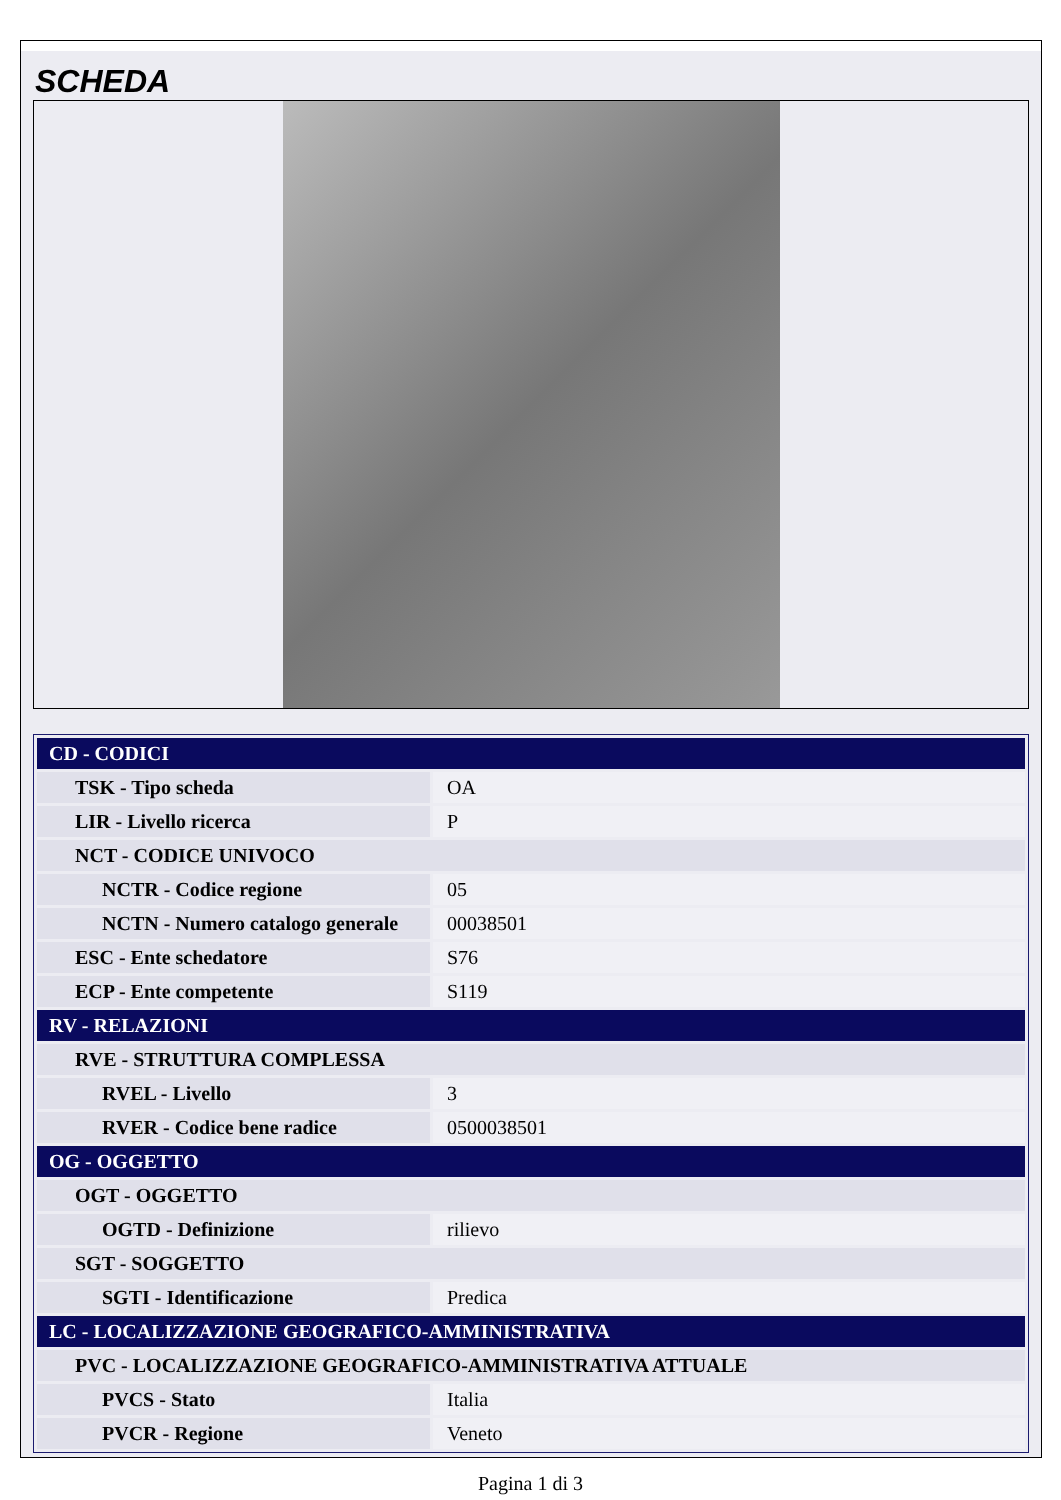SCHEDA
| CD - CODICI | |
| TSK - Tipo scheda | OA |
| LIR - Livello ricerca | P |
| NCT - CODICE UNIVOCO | |
| NCTR - Codice regione | 05 |
| NCTN - Numero catalogo generale | 00038501 |
| ESC - Ente schedatore | S76 |
| ECP - Ente competente | S119 |
| RV - RELAZIONI | |
| RVE - STRUTTURA COMPLESSA | |
| RVEL - Livello | 3 |
| RVER - Codice bene radice | 0500038501 |
| OG - OGGETTO | |
| OGT - OGGETTO | |
| OGTD - Definizione | rilievo |
| SGT - SOGGETTO | |
| SGTI - Identificazione | Predica |
| LC - LOCALIZZAZIONE GEOGRAFICO-AMMINISTRATIVA | |
| PVC - LOCALIZZAZIONE GEOGRAFICO-AMMINISTRATIVA ATTUALE | |
| PVCS - Stato | Italia |
| PVCR - Regione | Veneto |
Pagina 1 di 3